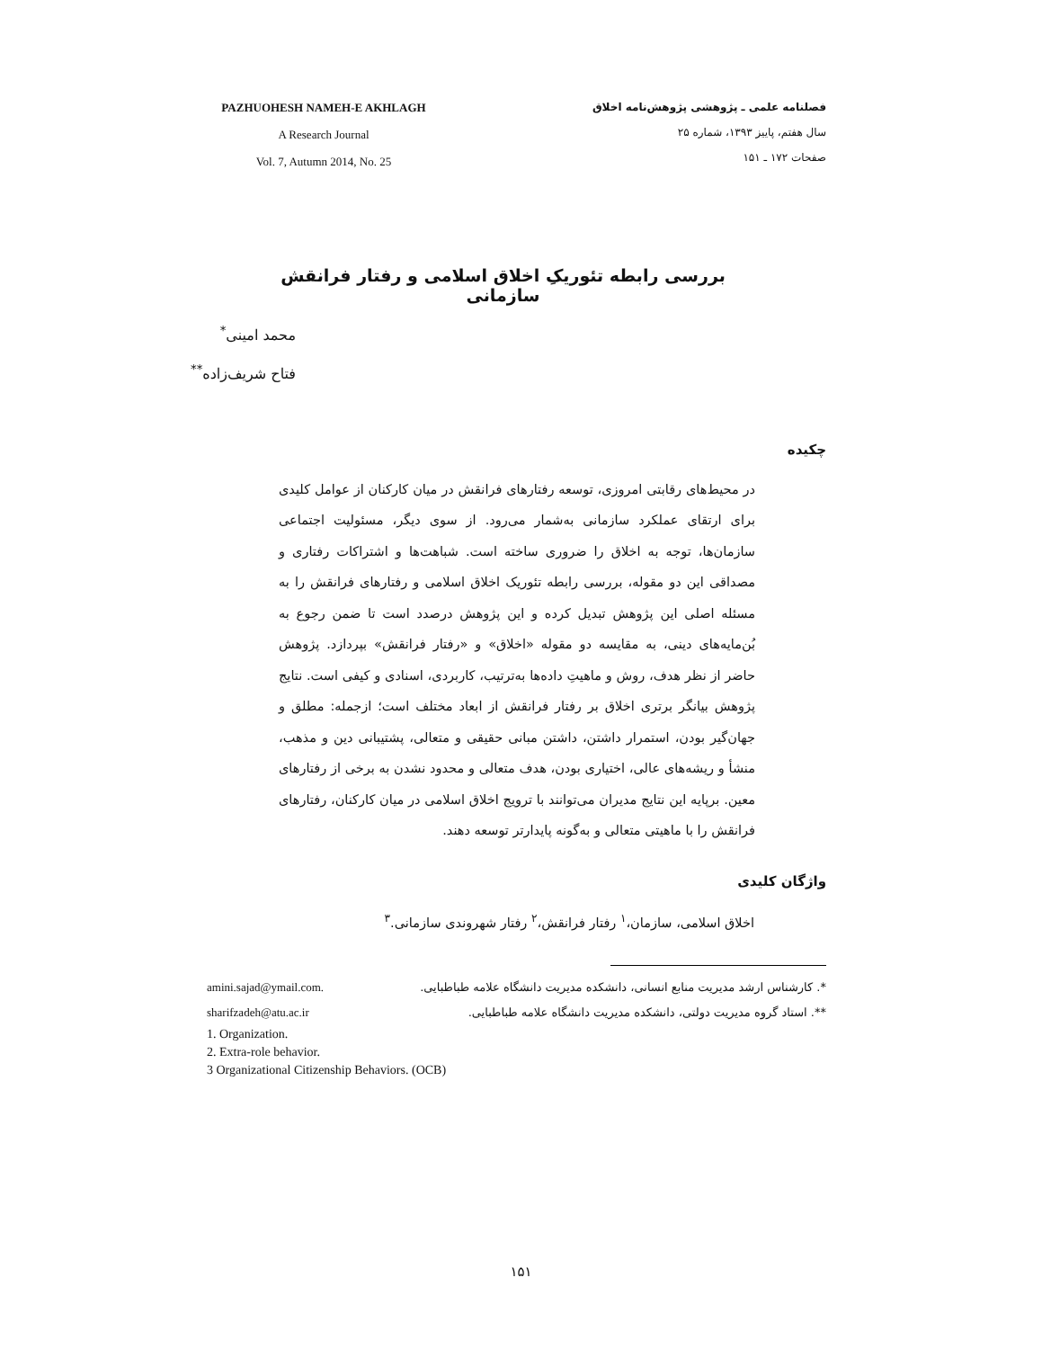PAZHUOHESH NAMEH-E AKHLAGH
A Research Journal
Vol. 7, Autumn 2014, No. 25
فصلنامه علمی ـ پژوهشی پژوهش‌نامه اخلاق
سال هفتم، پاییز ۱۳۹۳، شماره ۲۵
صفحات ۱۷۲ ـ ۱۵۱
بررسی رابطه تئوریکِ اخلاق اسلامی و رفتار فرانقش سازمانی
محمد امینی<sup>*</sup>
فتاح شریف‌زاده<sup>**</sup>
چکیده
در محیط‌های رقابتی امروزی، توسعه رفتارهای فرانقش در میان کارکنان از عوامل کلیدی برای ارتقای عملکرد سازمانی به‌شمار می‌رود. از سوی دیگر، مسئولیت اجتماعی سازمان‌ها، توجه به اخلاق را ضروری ساخته است. شباهت‌ها و اشتراکات رفتاری و مصداقی این دو مقوله، بررسی رابطه تئوریک اخلاق اسلامی و رفتارهای فرانقش را به مسئله اصلی این پژوهش تبدیل کرده و این پژوهش درصدد است تا ضمن رجوع به بُن‌مایه‌های دینی، به مقایسه دو مقوله «اخلاق» و «رفتار فرانقش» بپردازد. پژوهش حاضر از نظر هدف، روش و ماهیتِ داده‌ها به‌ترتیب، کاربردی، اسنادی و کیفی است. نتایج پژوهش بیانگر برتری اخلاق بر رفتار فرانقش از ابعاد مختلف است؛ ازجمله: مطلق و جهان‌گیر بودن، استمرار داشتن، داشتن مبانی حقیقی و متعالی، پشتیبانی دین و مذهب، منشأ و ریشه‌های عالی، اختیاری بودن، هدف متعالی و محدود نشدن به برخی از رفتارهای معین. برپایه این نتایج مدیران می‌توانند با ترویج اخلاق اسلامی در میان کارکنان، رفتارهای فرانقش را با ماهیتی متعالی و به‌گونه پایدارتر توسعه دهند.
واژگان کلیدی
اخلاق اسلامی، سازمان،<sup>۱</sup> رفتار فرانقش،<sup>۲</sup> رفتار شهروندی سازمانی.<sup>۳</sup>
amini.sajad@ymail.com. *. کارشناس ارشد مدیریت منابع انسانی، دانشکده مدیریت دانشگاه علامه طباطبایی.
sharifzadeh@atu.ac.ir **. استاد گروه مدیریت دولتی، دانشکده مدیریت دانشگاه علامه طباطبایی.
1. Organization.
2. Extra-role behavior.
3 Organizational Citizenship Behaviors. (OCB)
۱۵۱